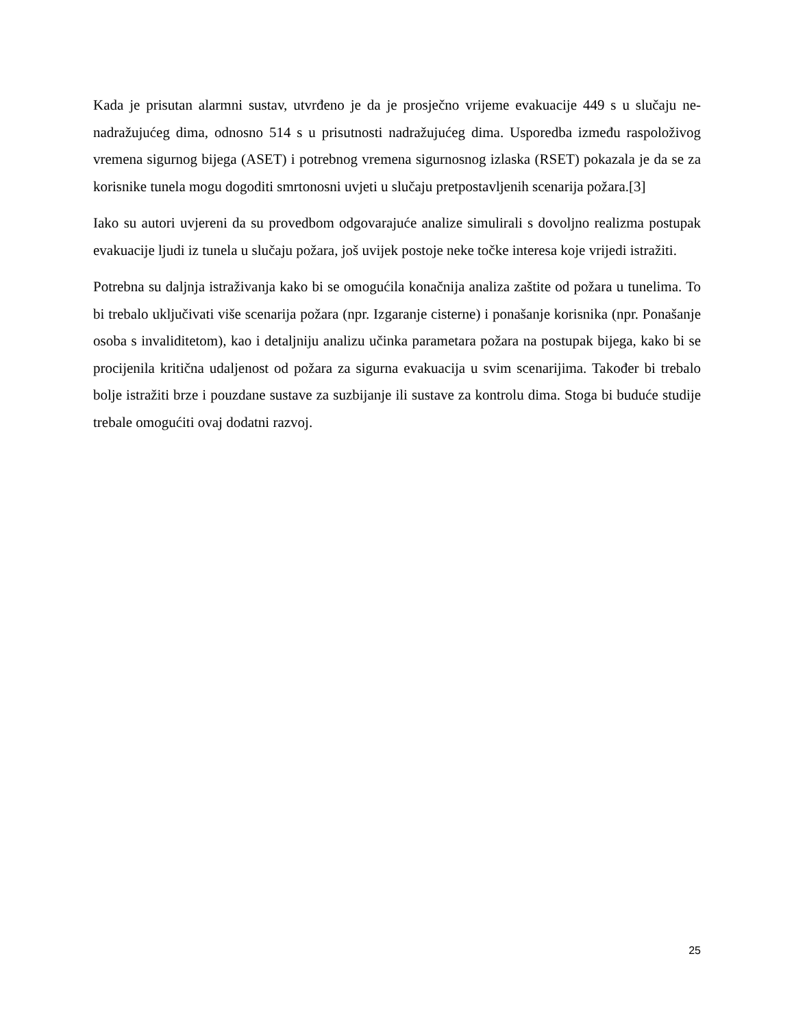Kada je prisutan alarmni sustav, utvrđeno je da je prosječno vrijeme evakuacije 449 s u slučaju ne-nadražujućeg dima, odnosno 514 s u prisutnosti nadražujućeg dima. Usporedba između raspoloživog vremena sigurnog bijega (ASET) i potrebnog vremena sigurnosnog izlaska (RSET) pokazala je da se za korisnike tunela mogu dogoditi smrtonosni uvjeti u slučaju pretpostavljenih scenarija požara.[3]
Iako su autori uvjereni da su provedbom odgovarajuće analize simulirali s dovoljno realizma postupak evakuacije ljudi iz tunela u slučaju požara, još uvijek postoje neke točke interesa koje vrijedi istražiti.
Potrebna su daljnja istraživanja kako bi se omogućila konačnija analiza zaštite od požara u tunelima. To bi trebalo uključivati više scenarija požara (npr. Izgaranje cisterne) i ponašanje korisnika (npr. Ponašanje osoba s invaliditetom), kao i detaljniju analizu učinka parametara požara na postupak bijega, kako bi se procijenila kritična udaljenost od požara za sigurna evakuacija u svim scenarijima. Također bi trebalo bolje istražiti brze i pouzdane sustave za suzbijanje ili sustave za kontrolu dima. Stoga bi buduće studije trebale omogućiti ovaj dodatni razvoj.
25